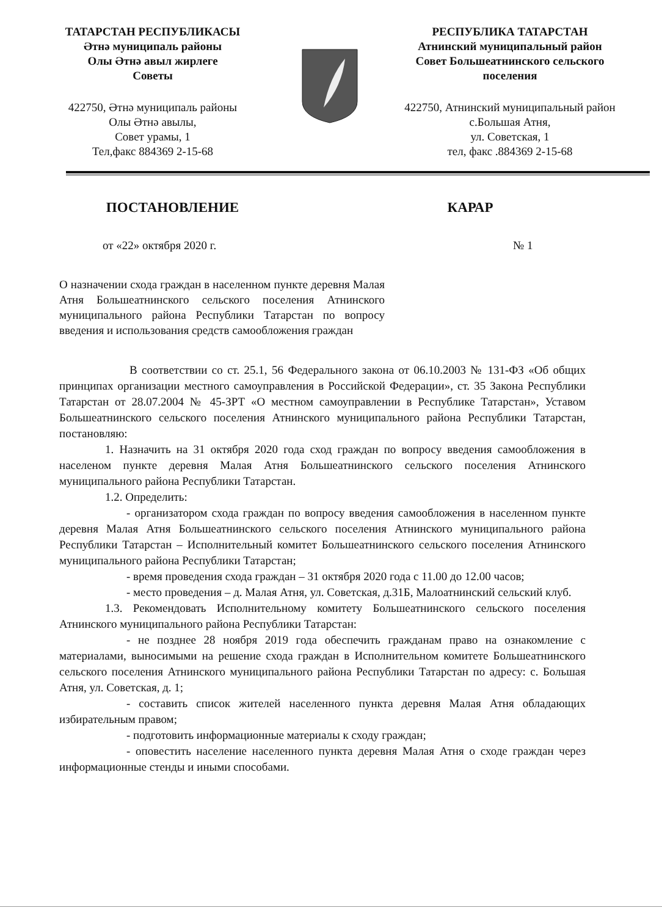ТАТАРСТАН РЕСПУБЛИКАСЫ
Әтнә муниципаль районы
Олы Әтнә авыл жирлеге
Советы
422750, Әтнә муниципаль районы
Олы Әтнә авылы,
Совет урамы, 1
Тел,факс 884369 2-15-68
РЕСПУБЛИКА ТАТАРСТАН
Атнинский муниципальный район
Совет Большеатнинского сельского
поселения
422750, Атнинский муниципальный район
с.Большая Атня,
ул. Советская, 1
тел, факс .884369 2-15-68
ПОСТАНОВЛЕНИЕ КАРАР
от «22» октября 2020 г. № 1
О назначении схода граждан в населенном пункте деревня Малая Атня Большеатнинского сельского поселения Атнинского муниципального района Республики Татарстан по вопросу введения и использования средств самообложения граждан
В соответствии со ст. 25.1, 56 Федерального закона от 06.10.2003 № 131-ФЗ «Об общих принципах организации местного самоуправления в Российской Федерации», ст. 35 Закона Республики Татарстан от 28.07.2004 № 45-ЗРТ «О местном самоуправлении в Республике Татарстан», Уставом Большеатнинского сельского поселения Атнинского муниципального района Республики Татарстан, постановляю:
1. Назначить на 31 октября 2020 года сход граждан по вопросу введения самообложения в населеном пункте деревня Малая Атня Большеатнинского сельского поселения Атнинского муниципального района Республики Татарстан.
1.2. Определить:
- организатором схода граждан по вопросу введения самообложения в населенном пункте деревня Малая Атня Большеатнинского сельского поселения Атнинского муниципального района Республики Татарстан – Исполнительный комитет Большеатнинского сельского поселения Атнинского муниципального района Республики Татарстан;
- время проведения схода граждан – 31 октября 2020 года с 11.00 до 12.00 часов;
- место проведения – д. Малая Атня, ул. Советская, д.31Б, Малоатнинский сельский клуб.
1.3. Рекомендовать Исполнительному комитету Большеатнинского сельского поселения Атнинского муниципального района Республики Татарстан:
- не позднее 28 ноября 2019 года обеспечить гражданам право на ознакомление с материалами, выносимыми на решение схода граждан в Исполнительном комитете Большеатнинского сельского поселения Атнинского муниципального района Республики Татарстан по адресу: с. Большая Атня, ул. Советская, д. 1;
- составить список жителей населенного пункта деревня Малая Атня обладающих избирательным правом;
- подготовить информационные материалы к сходу граждан;
- оповестить население населенного пункта деревня Малая Атня о сходе граждан через информационные стенды и иными способами.